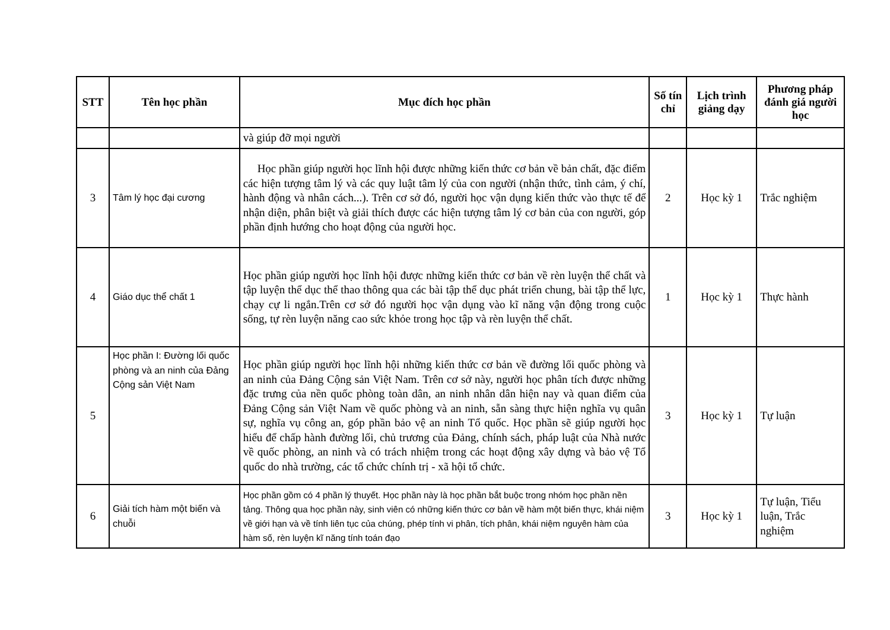| STT | Tên học phần | Mục đích học phần | Số tín chỉ | Lịch trình giảng dạy | Phương pháp đánh giá người học |
| --- | --- | --- | --- | --- | --- |
| | | và giúp đỡ mọi người | | | |
| 3 | Tâm lý học đại cương | Học phần giúp người học lĩnh hội được những kiến thức cơ bản về bản chất, đặc điểm các hiện tượng tâm lý và các quy luật tâm lý của con người (nhận thức, tình cảm, ý chí, hành động và nhân cách...). Trên cơ sở đó, người học vận dụng kiến thức vào thực tế để nhận diện, phân biệt và giải thích được các hiện tượng tâm lý cơ bản của con người, góp phần định hướng cho hoạt động của người học. | 2 | Học kỳ 1 | Trắc nghiệm |
| 4 | Giáo dục thể chất 1 | Học phần giúp người học lĩnh hội được những kiến thức cơ bản về rèn luyện thể chất và tập luyện thể dục thể thao thông qua các bài tập thể dục phát triển chung, bài tập thể lực, chạy cự li ngắn.Trên cơ sở đó người học vận dụng vào kĩ năng vận động trong cuộc sống, tự rèn luyện năng cao sức khỏe trong học tập và rèn luyện thể chất. | 1 | Học kỳ 1 | Thực hành |
| 5 | Học phần I: Đường lối quốc phòng và an ninh của Đảng Cộng sản Việt Nam | Học phần giúp người học lĩnh hội những kiến thức cơ bản về đường lối quốc phòng và an ninh của Đảng Cộng sản Việt Nam. Trên cơ sở này, người học phân tích được những đặc trưng của nền quốc phòng toàn dân, an ninh nhân dân hiện nay và quan điểm của Đảng Cộng sản Việt Nam về quốc phòng và an ninh, sẵn sàng thực hiện nghĩa vụ quân sự, nghĩa vụ công an, góp phần bảo vệ an ninh Tổ quốc. Học phần sẽ giúp người học hiểu để chấp hành đường lối, chủ trương của Đảng, chính sách, pháp luật của Nhà nước về quốc phòng, an ninh và có trách nhiệm trong các hoạt động xây dựng và bảo vệ Tổ quốc do nhà trường, các tổ chức chính trị - xã hội tổ chức. | 3 | Học kỳ 1 | Tự luận |
| 6 | Giải tích hàm một biến và chuỗi | Học phần gồm có 4 phần lý thuyết. Học phần này là học phần bắt buộc trong nhóm học phần nền tảng. Thông qua học phần này, sinh viên có những kiến thức cơ bản về hàm một biến thực, khái niệm về giới hạn và về tính liên tục của chúng, phép tính vi phân, tích phân, khái niệm nguyên hàm của hàm số, rèn luyện kĩ năng tính toán đạo | 3 | Học kỳ 1 | Tự luận, Tiểu luận, Trắc nghiệm |